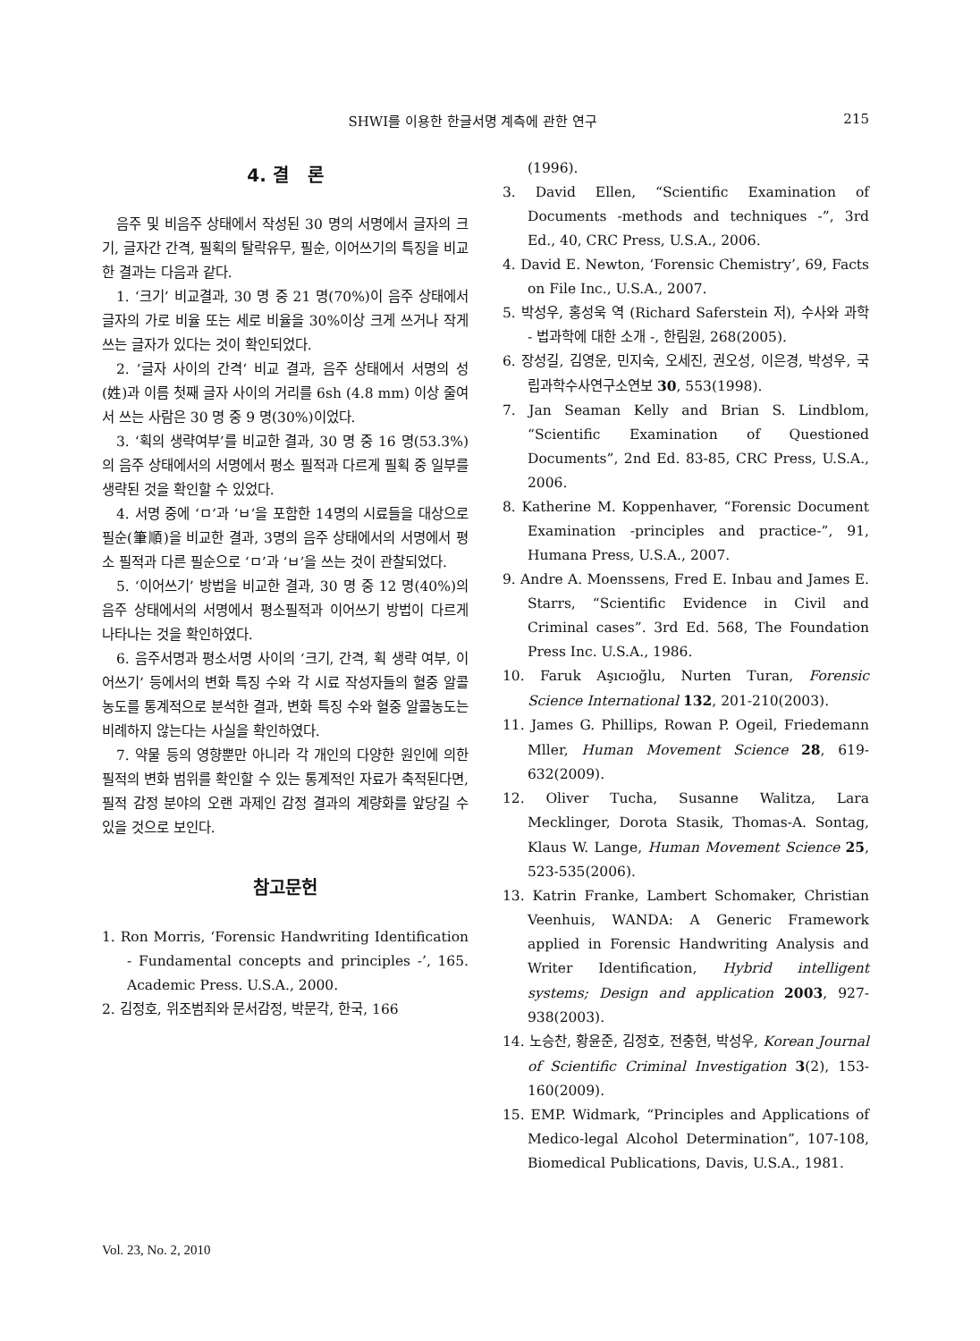SHWI를 이용한 한글서명 계측에 관한 연구 215
4. 결 론
음주 및 비음주 상태에서 작성된 30 명의 서명에서 글자의 크기, 글자간 간격, 필획의 탈락유무, 필순, 이어쓰기의 특징을 비교한 결과는 다음과 같다.
1. ‘크기’ 비교결과, 30 명 중 21 명(70%)이 음주 상태에서 글자의 가로 비율 또는 세로 비율을 30%이상 크게 쓰거나 작게 쓰는 글자가 있다는 것이 확인되었다.
2. ‘글자 사이의 간격‘ 비교 결과, 음주 상태에서 서명의 성(姓)과 이름 첫째 글자 사이의 거리를 6sh (4.8 mm) 이상 줄여서 쓰는 사람은 30 명 중 9 명(30%)이었다.
3. ‘획의 생략여부’를 비교한 결과, 30 명 중 16 명(53.3%)의 음주 상태에서의 서명에서 평소 필적과 다르게 필획 중 일부를 생략된 것을 확인할 수 있었다.
4. 서명 중에 ‘ㅁ’과 ‘ㅂ’을 포함한 14명의 시료들을 대상으로 필순(筆順)을 비교한 결과, 3명의 음주 상태에서의 서명에서 평소 필적과 다른 필순으로 ‘ㅁ’과 ‘ㅂ’을 쓰는 것이 관찰되었다.
5. ‘이어쓰기’ 방법을 비교한 결과, 30 명 중 12 명(40%)의 음주 상태에서의 서명에서 평소필적과 이어쓰기 방법이 다르게 나타나는 것을 확인하였다.
6. 음주서명과 평소서명 사이의 ‘크기, 간격, 획 생략 여부, 이어쓰기’ 등에서의 변화 특징 수와 각 시료 작성자들의 혈중 알콜농도를 통계적으로 분석한 결과, 변화 특징 수와 혈중 알콜농도는 비례하지 않는다는 사실을 확인하였다.
7. 약물 등의 영향뿐만 아니라 각 개인의 다양한 원인에 의한 필적의 변화 범위를 확인할 수 있는 통계적인 자료가 축적된다면, 필적 감정 분야의 오랜 과제인 감정 결과의 계량화를 앞당길 수 있을 것으로 보인다.
참고문헌
1. Ron Morris, ‘Forensic Handwriting Identification - Fundamental concepts and principles -’, 165. Academic Press. U.S.A., 2000.
2. 김정호, 위조범죄와 문서감정, 박문각, 한국, 166
(1996).
3. David Ellen, “Scientific Examination of Documents -methods and techniques -”, 3rd Ed., 40, CRC Press, U.S.A., 2006.
4. David E. Newton, ‘Forensic Chemistry’, 69, Facts on File Inc., U.S.A., 2007.
5. 박성우, 홍성욱 역 (Richard Saferstein 저), 수사와 과학 - 법과학에 대한 소개 -, 한림원, 268(2005).
6. 장성길, 김영운, 민지숙, 오세진, 권오성, 이은경, 박성우, 국립과학수사연구소연보 30, 553(1998).
7. Jan Seaman Kelly and Brian S. Lindblom, “Scientific Examination of Questioned Documents”, 2nd Ed. 83-85, CRC Press, U.S.A., 2006.
8. Katherine M. Koppenhaver, “Forensic Document Examination -principles and practice-”, 91, Humana Press, U.S.A., 2007.
9. Andre A. Moenssens, Fred E. Inbau and James E. Starrs, “Scientific Evidence in Civil and Criminal cases”. 3rd Ed. 568, The Foundation Press Inc. U.S.A., 1986.
10. Faruk Aşıcıoğlu, Nurten Turan, Forensic Science International 132, 201-210(2003).
11. James G. Phillips, Rowan P. Ogeil, Friedemann Mller, Human Movement Science 28, 619-632(2009).
12. Oliver Tucha, Susanne Walitza, Lara Mecklinger, Dorota Stasik, Thomas-A. Sontag, Klaus W. Lange, Human Movement Science 25, 523-535(2006).
13. Katrin Franke, Lambert Schomaker, Christian Veenhuis, WANDA: A Generic Framework applied in Forensic Handwriting Analysis and Writer Identification, Hybrid intelligent systems; Design and application 2003, 927-938(2003).
14. 노승찬, 황윤준, 김정호, 전충현, 박성우, Korean Journal of Scientific Criminal Investigation 3(2), 153-160(2009).
15. EMP. Widmark, “Principles and Applications of Medico-legal Alcohol Determination”, 107-108, Biomedical Publications, Davis, U.S.A., 1981.
Vol. 23, No. 2, 2010